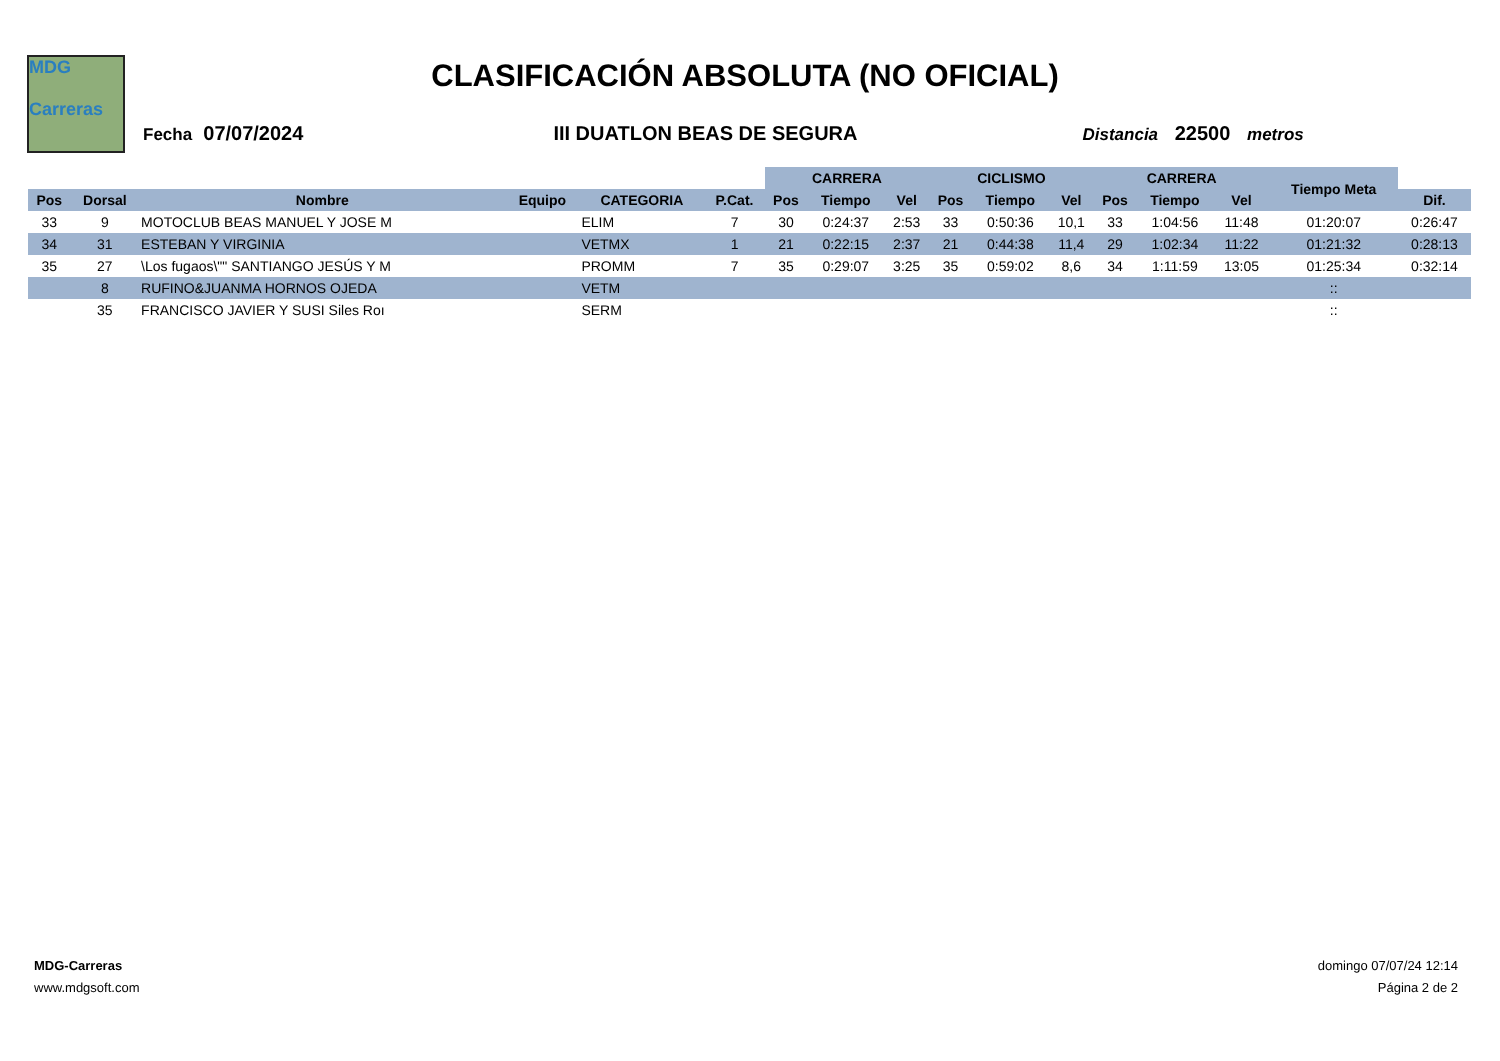MDG
Carreras
CLASIFICACIÓN ABSOLUTA (NO OFICIAL)
Fecha 07/07/2024 III DUATLON BEAS DE SEGURA Distancia 22500 metros
| | | | | | | CARRERA | | | CICLISMO | | | CARRERA | | | Tiempo Meta | |
| --- | --- | --- | --- | --- | --- | --- | --- | --- | --- | --- | --- | --- | --- | --- | --- | --- |
| Pos | Dorsal | Nombre | Equipo | CATEGORIA | P.Cat. | Pos | Tiempo | Vel | Pos | Tiempo | Vel | Pos | Tiempo | Vel | | Dif. |
| 33 | 9 | MOTOCLUB BEAS MANUEL Y JOSE M | | ELIM | 7 | 30 | 0:24:37 | 2:53 | 33 | 0:50:36 | 10,1 | 33 | 1:04:56 | 11:48 | 01:20:07 | 0:26:47 |
| 34 | 31 | ESTEBAN Y VIRGINIA | | VETMX | 1 | 21 | 0:22:15 | 2:37 | 21 | 0:44:38 | 11,4 | 29 | 1:02:34 | 11:22 | 01:21:32 | 0:28:13 |
| 35 | 27 | \Los fugaos\"" SANTIANGO JESÚS Y M | | PROMM | 7 | 35 | 0:29:07 | 3:25 | 35 | 0:59:02 | 8,6 | 34 | 1:11:59 | 13:05 | 01:25:34 | 0:32:14 |
| | 8 | RUFINO&JUANMA HORNOS OJEDA | | VETM | | | | | | | | | | | :: | |
| | 35 | FRANCISCO JAVIER Y SUSI Siles Roı | | SERM | | | | | | | | | | | :: | |
MDG-Carreras
www.mdgsoft.com
domingo 07/07/24 12:14
Página 2 de 2